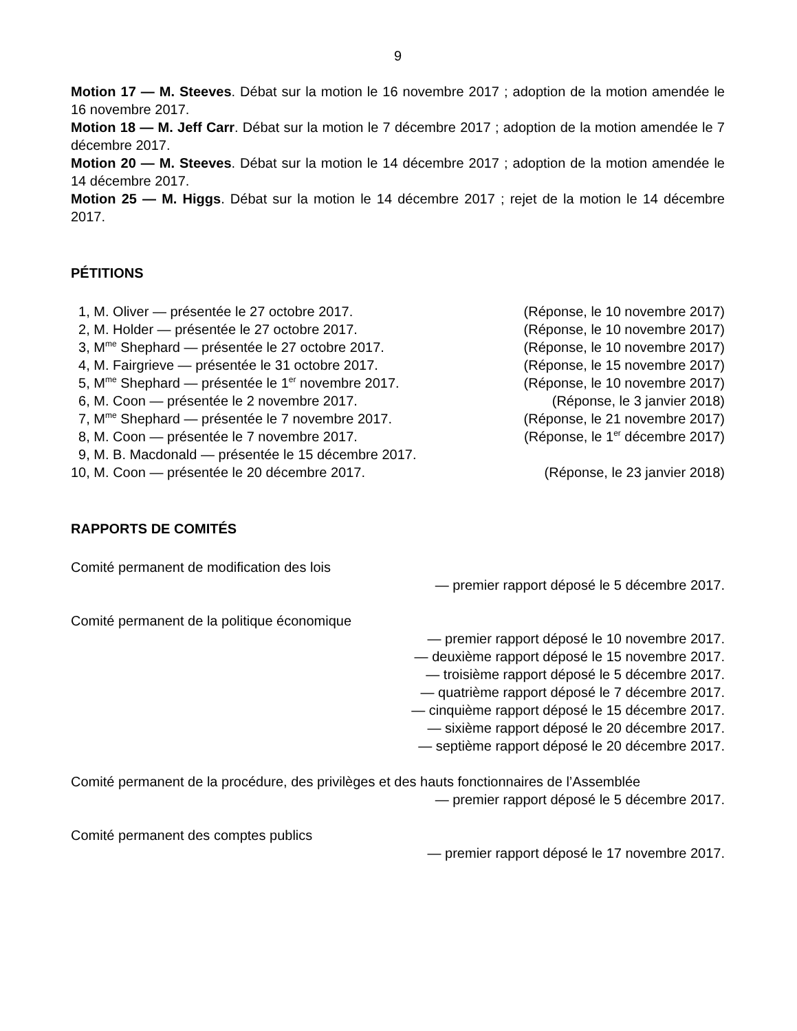9
Motion 17 — M. Steeves. Débat sur la motion le 16 novembre 2017 ; adoption de la motion amendée le 16 novembre 2017.
Motion 18 — M. Jeff Carr. Débat sur la motion le 7 décembre 2017 ; adoption de la motion amendée le 7 décembre 2017.
Motion 20 — M. Steeves. Débat sur la motion le 14 décembre 2017 ; adoption de la motion amendée le 14 décembre 2017.
Motion 25 — M. Higgs. Débat sur la motion le 14 décembre 2017 ; rejet de la motion le 14 décembre 2017.
PÉTITIONS
1, M. Oliver — présentée le 27 octobre 2017. (Réponse, le 10 novembre 2017)
2, M. Holder — présentée le 27 octobre 2017. (Réponse, le 10 novembre 2017)
3, M<sup>me</sup> Shephard — présentée le 27 octobre 2017. (Réponse, le 10 novembre 2017)
4, M. Fairgrieve — présentée le 31 octobre 2017. (Réponse, le 15 novembre 2017)
5, M<sup>me</sup> Shephard — présentée le 1<sup>er</sup> novembre 2017. (Réponse, le 10 novembre 2017)
6, M. Coon — présentée le 2 novembre 2017. (Réponse, le 3 janvier 2018)
7, M<sup>me</sup> Shephard — présentée le 7 novembre 2017. (Réponse, le 21 novembre 2017)
8, M. Coon — présentée le 7 novembre 2017. (Réponse, le 1<sup>er</sup> décembre 2017)
9, M. B. Macdonald — présentée le 15 décembre 2017.
10, M. Coon — présentée le 20 décembre 2017. (Réponse, le 23 janvier 2018)
RAPPORTS DE COMITÉS
Comité permanent de modification des lois
— premier rapport déposé le 5 décembre 2017.
Comité permanent de la politique économique
— premier rapport déposé le 10 novembre 2017.
— deuxième rapport déposé le 15 novembre 2017.
— troisième rapport déposé le 5 décembre 2017.
— quatrième rapport déposé le 7 décembre 2017.
— cinquième rapport déposé le 15 décembre 2017.
— sixième rapport déposé le 20 décembre 2017.
— septième rapport déposé le 20 décembre 2017.
Comité permanent de la procédure, des privilèges et des hauts fonctionnaires de l’Assemblée
— premier rapport déposé le 5 décembre 2017.
Comité permanent des comptes publics
— premier rapport déposé le 17 novembre 2017.